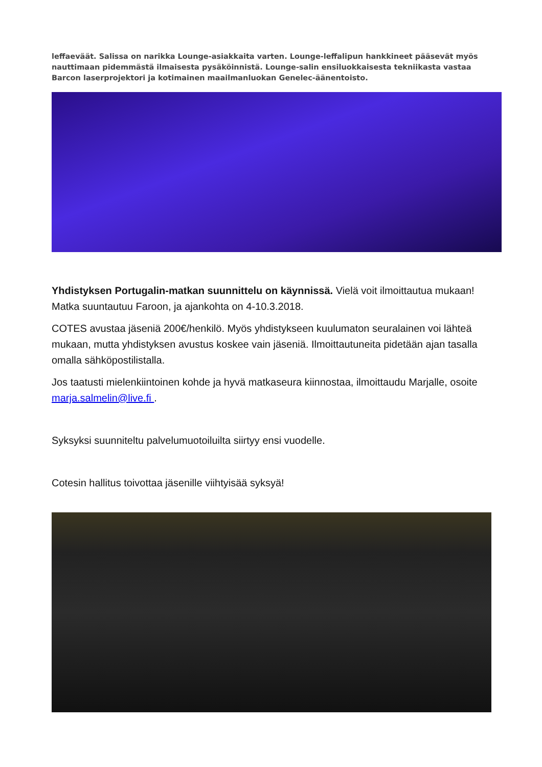leffaeväät. Salissa on narikka Lounge-asiakkaita varten. Lounge-leffalipun hankkineet pääsevät myös nauttimaan pidemmästä ilmaisesta pysäköinnistä. Lounge-salin ensiluokkaisesta tekniikasta vastaa Barcon laserprojektori ja kotimainen maailmanluokan Genelec-äänentoisto.
Yhdistyksen Portugalin-matkan suunnittelu on käynnissä. Vielä voit ilmoittautua mukaan! Matka suuntautuu Faroon, ja ajankohta on 4-10.3.2018.
COTES avustaa jäseniä 200€/henkilö. Myös yhdistykseen kuulumaton seuralainen voi lähteä mukaan, mutta yhdistyksen avustus koskee vain jäseniä. Ilmoittautuneita pidetään ajan tasalla omalla sähköpostilistalla.
Jos taatusti mielenkiintoinen kohde ja hyvä matkaseura kiinnostaa, ilmoittaudu Marjalle, osoite marja.salmelin@live.fi .
Syksyksi suunniteltu palvelumuotoiluilta siirtyy ensi vuodelle.
Cotesin hallitus toivottaa jäsenille viihtyisää syksyä!